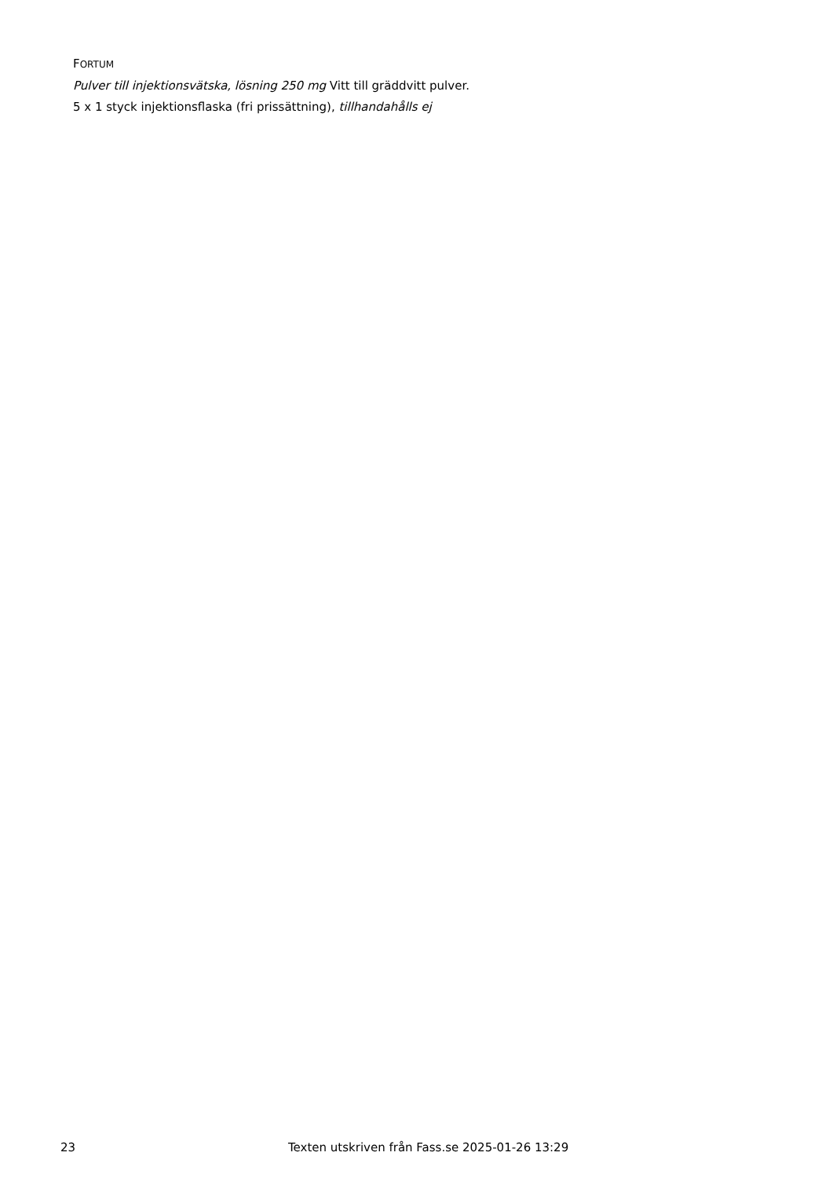FORTUM
Pulver till injektionsvätska, lösning 250 mg Vitt till gräddvitt pulver.
5 x 1 styck injektionsflaska (fri prissättning), tillhandahålls ej
23 Texten utskriven från Fass.se 2025-01-26 13:29